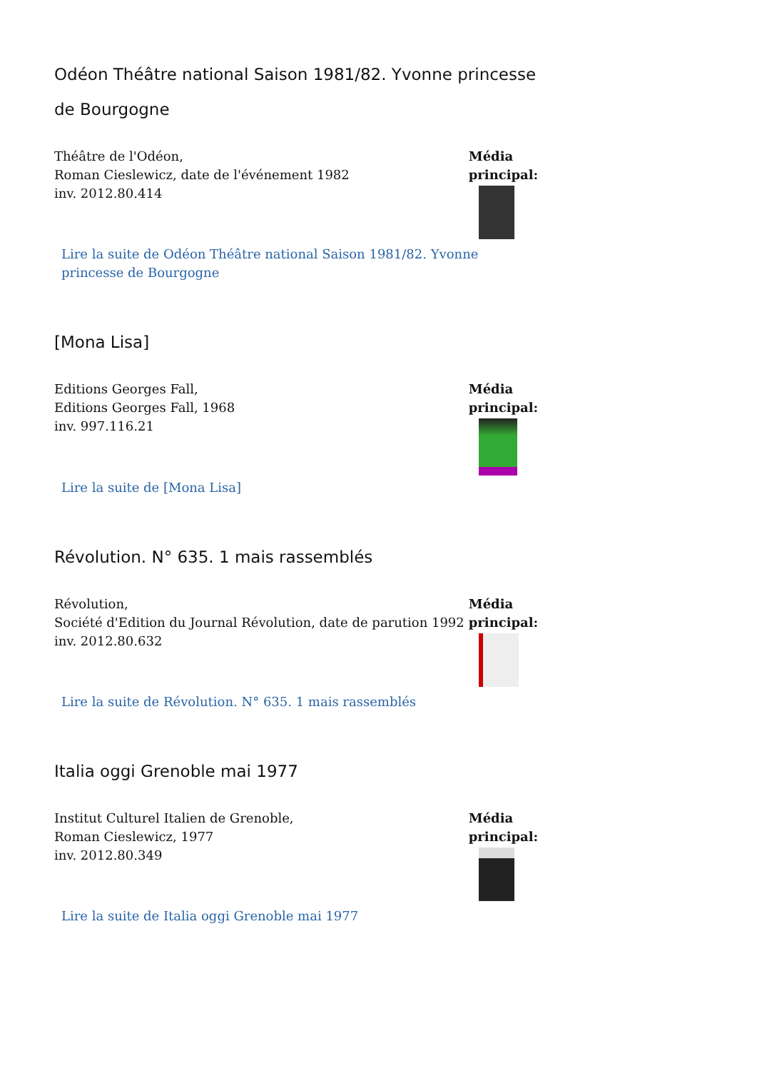Odéon Théâtre national Saison 1981/82. Yvonne princesse de Bourgogne
Théâtre de l'Odéon,
Roman Cieslewicz, date de l'événement 1982
inv. 2012.80.414
Média principal:
Lire la suite de Odéon Théâtre national Saison 1981/82. Yvonne princesse de Bourgogne
[Mona Lisa]
Editions Georges Fall,
Editions Georges Fall, 1968
inv. 997.116.21
Lire la suite de [Mona Lisa]
Média principal:
Révolution. N° 635. 1 mais rassemblés
Révolution,
Société d'Edition du Journal Révolution, date de parution 1992
inv. 2012.80.632
Média principal:
Lire la suite de Révolution. N° 635. 1 mais rassemblés
Italia oggi Grenoble mai 1977
Institut Culturel Italien de Grenoble,
Roman Cieslewicz, 1977
inv. 2012.80.349
Média principal:
Lire la suite de Italia oggi Grenoble mai 1977